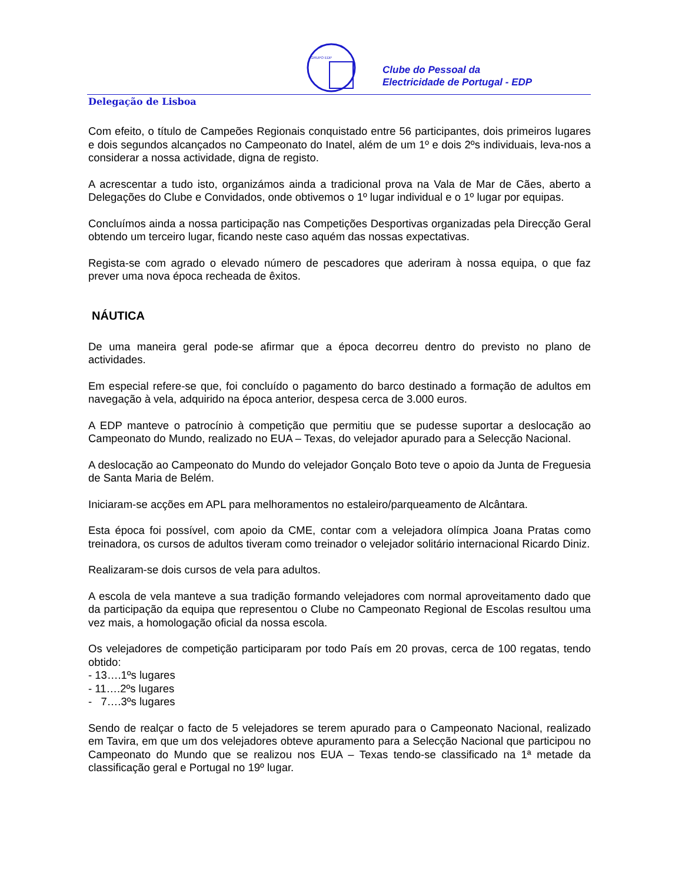GRUPO EDP
Clube do Pessoal da
Electricidade de Portugal - EDP
Delegação de Lisboa
Com efeito, o título de Campeões Regionais conquistado entre 56 participantes, dois primeiros lugares e dois segundos alcançados no Campeonato do Inatel, além de um 1º e dois 2ºs individuais, leva-nos a considerar a nossa actividade, digna de registo.
A acrescentar a tudo isto, organizámos ainda a tradicional prova na Vala de Mar de Cães, aberto a Delegações do Clube e Convidados, onde obtivemos o 1º lugar individual e o 1º lugar por equipas.
Concluímos ainda a nossa participação nas Competições Desportivas organizadas pela Direcção Geral obtendo um terceiro lugar, ficando neste caso aquém das nossas expectativas.
Regista-se com agrado o elevado número de pescadores que aderiram à nossa equipa, o que faz prever uma nova época recheada de êxitos.
NÁUTICA
De uma maneira geral pode-se afirmar que a época decorreu dentro do previsto no plano de actividades.
Em especial refere-se que, foi concluído o pagamento do barco destinado a formação de adultos em navegação à vela, adquirido na época anterior, despesa cerca de 3.000 euros.
A EDP manteve o patrocínio à competição que permitiu que se pudesse suportar a deslocação ao Campeonato do Mundo, realizado no EUA – Texas, do velejador apurado para a Selecção Nacional.
A deslocação ao Campeonato do Mundo do velejador Gonçalo Boto teve o apoio da Junta de Freguesia de Santa Maria de Belém.
Iniciaram-se acções em APL para melhoramentos no estaleiro/parqueamento de Alcântara.
Esta época foi possível, com apoio da CME, contar com a velejadora olímpica Joana Pratas como treinadora, os cursos de adultos tiveram como treinador o velejador solitário internacional Ricardo Diniz.
Realizaram-se dois cursos de vela para adultos.
A escola de vela manteve a sua tradição formando velejadores com normal aproveitamento dado que da participação da equipa que representou o Clube no Campeonato Regional de Escolas resultou uma vez mais, a homologação oficial da nossa escola.
Os velejadores de competição participaram por todo País em 20 provas, cerca de 100 regatas, tendo obtido:
- 13….1ºs lugares
- 11….2ºs lugares
- 7….3ºs lugares
Sendo de realçar o facto de 5 velejadores se terem apurado para o Campeonato Nacional, realizado em Tavira, em que um dos velejadores obteve apuramento para a Selecção Nacional que participou no Campeonato do Mundo que se realizou nos EUA – Texas tendo-se classificado na 1ª metade da classificação geral e Portugal no 19º lugar.